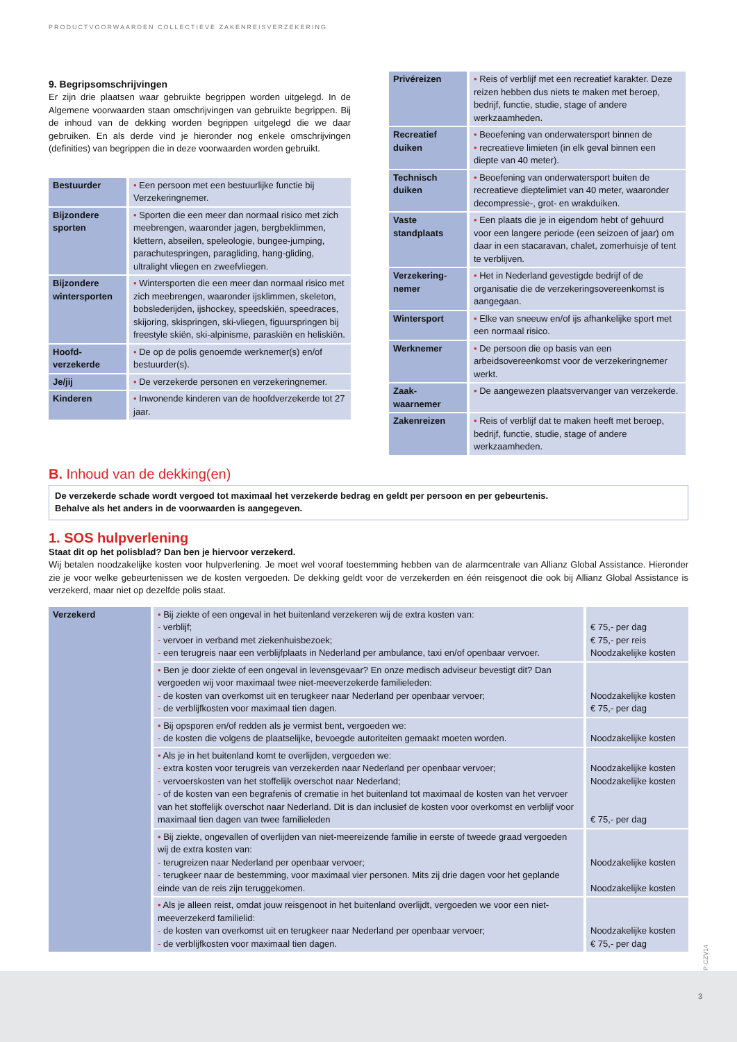PRODUCTVOORWAARDEN COLLECTIEVE ZAKENREISVERZEKERING
9. Begripsomschrijvingen
Er zijn drie plaatsen waar gebruikte begrippen worden uitgelegd. In de Algemene voorwaarden staan omschrijvingen van gebruikte begrippen. Bij de inhoud van de dekking worden begrippen uitgelegd die we daar gebruiken. En als derde vind je hieronder nog enkele omschrijvingen (definities) van begrippen die in deze voorwaarden worden gebruikt.
| Bestuurder | • Een persoon met een bestuurlijke functie bij Verzekeringnemer. |
| Bijzondere sporten | • Sporten die een meer dan normaal risico met zich meebrengen, waaronder jagen, bergbeklimmen, klettern, abseilen, speleologie, bungee-jumping, parachutespringen, paragliding, hang-gliding, ultralight vliegen en zweefvliegen. |
| Bijzondere wintersporten | • Wintersporten die een meer dan normaal risico met zich meebrengen, waaronder ijsklimmen, skeleton, bobslederijden, ijshockey, speedskiën, speedraces, skijoring, skispringen, ski-vliegen, figuurspringen bij freestyle skiën, ski-alpinisme, paraskiën en heliskiën. |
| Hoofd-verzekerde | • De op de polis genoemde werknemer(s) en/of bestuurder(s). |
| Je/jij | • De verzekerde personen en verzekeringnemer. |
| Kinderen | • Inwonende kinderen van de hoofdverzekerde tot 27 jaar. |
| Privéreizen | • Reis of verblijf met een recreatief karakter. Deze reizen hebben dus niets te maken met beroep, bedrijf, functie, studie, stage of andere werkzaamheden. |
| Recreatief duiken | • Beoefening van onderwatersport binnen de • recreatieve limieten (in elk geval binnen een diepte van 40 meter). |
| Technisch duiken | • Beoefening van onderwatersport buiten de recreatieve dieptelimiet van 40 meter, waaronder decompressie-, grot- en wrakduiken. |
| Vaste standplaats | • Een plaats die je in eigendom hebt of gehuurd voor een langere periode (een seizoen of jaar) om daar in een stacaravan, chalet, zomerhuisje of tent te verblijven. |
| Verzekering-nemer | • Het in Nederland gevestigde bedrijf of de organisatie die de verzekeringsovereenkomst is aangegaan. |
| Wintersport | • Elke van sneeuw en/of ijs afhankelijke sport met een normaal risico. |
| Werknemer | • De persoon die op basis van een arbeidsovereenkomst voor de verzekeringnemer werkt. |
| Zaak-waarnemer | • De aangewezen plaatsvervanger van verzekerde. |
| Zakenreizen | • Reis of verblijf dat te maken heeft met beroep, bedrijf, functie, studie, stage of andere werkzaamheden. |
B. Inhoud van de dekking(en)
De verzekerde schade wordt vergoed tot maximaal het verzekerde bedrag en geldt per persoon en per gebeurtenis.
Behalve als het anders in de voorwaarden is aangegeven.
1. SOS hulpverlening
Staat dit op het polisblad? Dan ben je hiervoor verzekerd.
Wij betalen noodzakelijke kosten voor hulpverlening. Je moet wel vooraf toestemming hebben van de alarmcentrale van Allianz Global Assistance. Hieronder zie je voor welke gebeurtenissen we de kosten vergoeden. De dekking geldt voor de verzekerden en één reisgenoot die ook bij Allianz Global Assistance is verzekerd, maar niet op dezelfde polis staat.
| Verzekerd | • Bij ziekte of een ongeval in het buitenland verzekeren wij de extra kosten van: - verblijf; - vervoer in verband met ziekenhuisbezoek; - een terugreis naar een verblijfplaats in Nederland per ambulance, taxi en/of openbaar vervoer. | € 75,- per dag € 75,- per reis Noodzakelijke kosten |
| | • Ben je door ziekte of een ongeval in levensgevaar? En onze medisch adviseur bevestigt dit? Dan vergoeden wij voor maximaal twee niet-meeverzekerde familieleden: - de kosten van overkomst uit en terugkeer naar Nederland per openbaar vervoer; - de verblijfkosten voor maximaal tien dagen. | Noodzakelijke kosten € 75,- per dag |
| | • Bij opsporen en/of redden als je vermist bent, vergoeden we: - de kosten die volgens de plaatselijke, bevoegde autoriteiten gemaakt moeten worden. | Noodzakelijke kosten |
| | • Als je in het buitenland komt te overlijden, vergoeden we: - extra kosten voor terugreis van verzekerden naar Nederland per openbaar vervoer; - vervoerskosten van het stoffelijk overschot naar Nederland; - of de kosten van een begrafenis of crematie in het buitenland tot maximaal de kosten van het vervoer van het stoffelijk overschot naar Nederland. Dit is dan inclusief de kosten voor overkomst en verblijf voor maximaal tien dagen van twee familieleden | Noodzakelijke kosten Noodzakelijke kosten € 75,- per dag |
| | • Bij ziekte, ongevallen of overlijden van niet-meereizende familie in eerste of tweede graad vergoeden wij de extra kosten van: - terugreizen naar Nederland per openbaar vervoer; - terugkeer naar de bestemming, voor maximaal vier personen. Mits zij drie dagen voor het geplande einde van de reis zijn teruggekomen. | Noodzakelijke kosten Noodzakelijke kosten |
| | • Als je alleen reist, omdat jouw reisgenoot in het buitenland overlijdt, vergoeden we voor een niet-meeverzekerd familielid: - de kosten van overkomst uit en terugkeer naar Nederland per openbaar vervoer; - de verblijfkosten voor maximaal tien dagen. | Noodzakelijke kosten € 75,- per dag |
P-CZV14
3